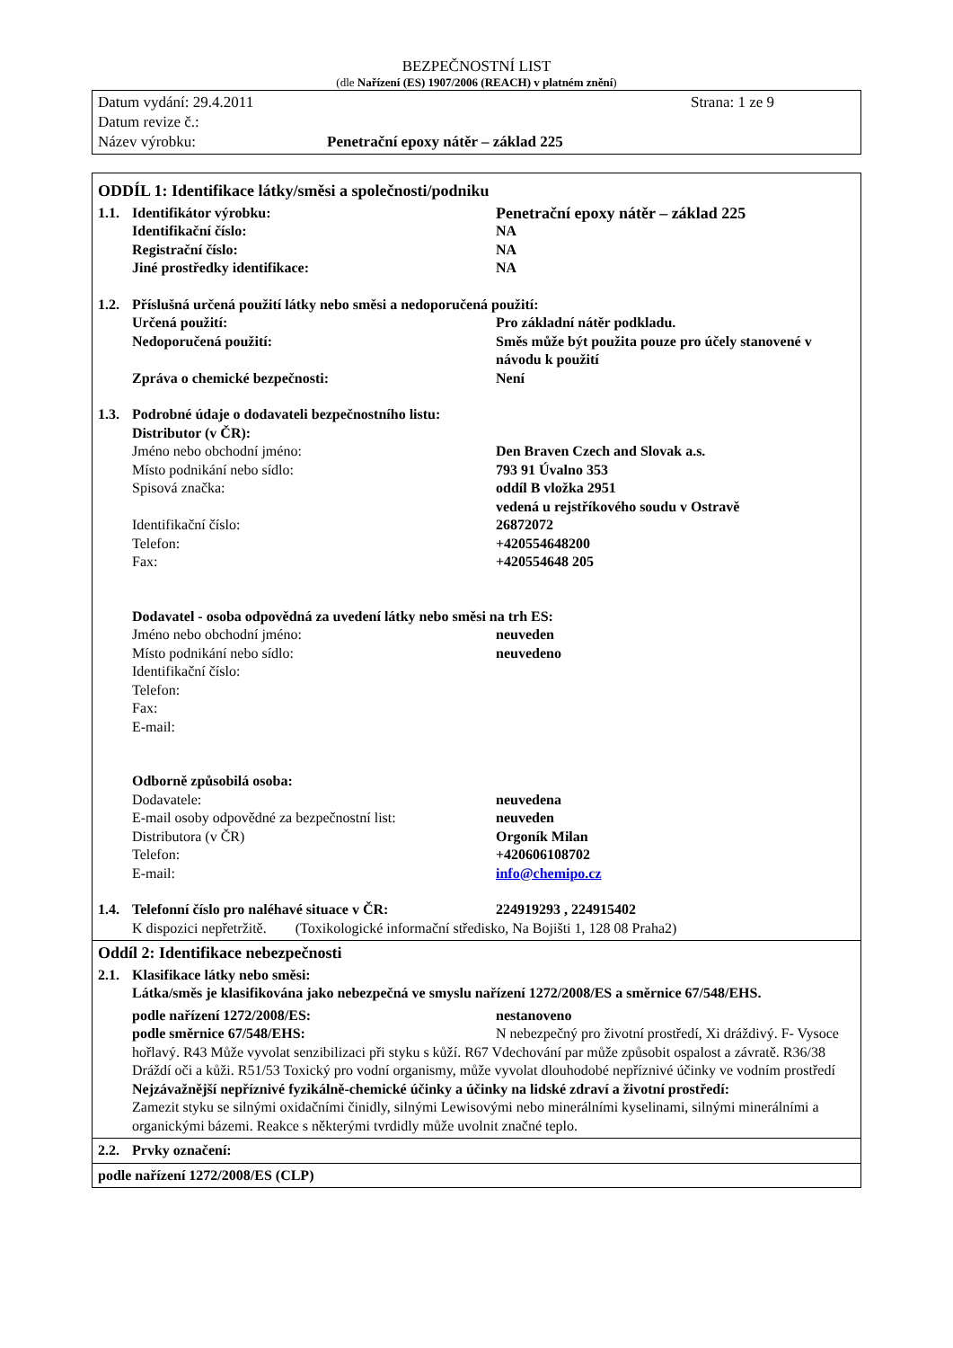BEZPEČNOSTNÍ LIST
(dle Nařízení (ES) 1907/2006 (REACH) v platném znění)
Datum vydání: 29.4.2011 Strana: 1 ze 9
Datum revize č.:
Název výrobku: Penetrační epoxy nátěr – základ 225
ODDÍL 1: Identifikace látky/směsi a společnosti/podniku
1.1. Identifikátor výrobku: Penetrační epoxy nátěr – základ 225
Identifikační číslo: NA
Registrační číslo: NA
Jiné prostředky identifikace: NA
1.2. Příslušná určená použití látky nebo směsi a nedoporučená použití:
Určená použití: Pro základní nátěr podkladu.
Nedoporučená použití: Směs může být použita pouze pro účely stanovené v návodu k použití
Zpráva o chemické bezpečnosti: Není
1.3. Podrobné údaje o dodavateli bezpečnostního listu:
Distributor (v ČR):
Jméno nebo obchodní jméno: Den Braven Czech and Slovak a.s.
Místo podnikání nebo sídlo: 793 91 Úvalno 353
Spisová značka: oddíl B vložka 2951
vedená u rejstříkového soudu v Ostravě
Identifikační číslo: 26872072
Telefon: +420554648200
Fax: +420554648 205
Dodavatel - osoba odpovědná za uvedení látky nebo směsi na trh ES:
Jméno nebo obchodní jméno: neuveden
Místo podnikání nebo sídlo: neuvedeno
Identifikační číslo:
Telefon:
Fax:
E-mail:
Odborně způsobilá osoba:
Dodavatele: neuvedena
E-mail osoby odpovědné za bezpečnostní list: neuveden
Distributora (v ČR) Orgoník Milan
Telefon: +420606108702
E-mail: info@chemipo.cz
1.4. Telefonní číslo pro naléhavé situace v ČR: 224919293 , 224915402
K dispozici nepřetržitě. (Toxikologické informační středisko, Na Bojišti 1, 128 08 Praha2)
Oddíl 2: Identifikace nebezpečnosti
2.1. Klasifikace látky nebo směsi:
Látka/směs je klasifikována jako nebezpečná ve smyslu nařízení 1272/2008/ES a směrnice 67/548/EHS.
podle nařízení 1272/2008/ES: nestanoveno
podle směrnice 67/548/EHS: N nebezpečný pro životní prostředí, Xi dráždivý. F- Vysoce hořlavý. R43 Může vyvolat senzibilizaci při styku s kůží. R67 Vdechování par může způsobit ospalost a závratě. R36/38 Dráždí oči a kůži. R51/53 Toxický pro vodní organismy, může vyvolat dlouhodobé nepříznivé účinky ve vodním prostředí
Nejzávažnější nepříznivé fyzikálně-chemické účinky a účinky na lidské zdraví a životní prostředí:
Zamezit styku se silnými oxidačními činidly, silnými Lewisovými nebo minerálními kyselinami, silnými minerálními a organickými bázemi. Reakce s některými tvrdidly může uvolnit značné teplo.
2.2. Prvky označení:
podle nařízení 1272/2008/ES (CLP)